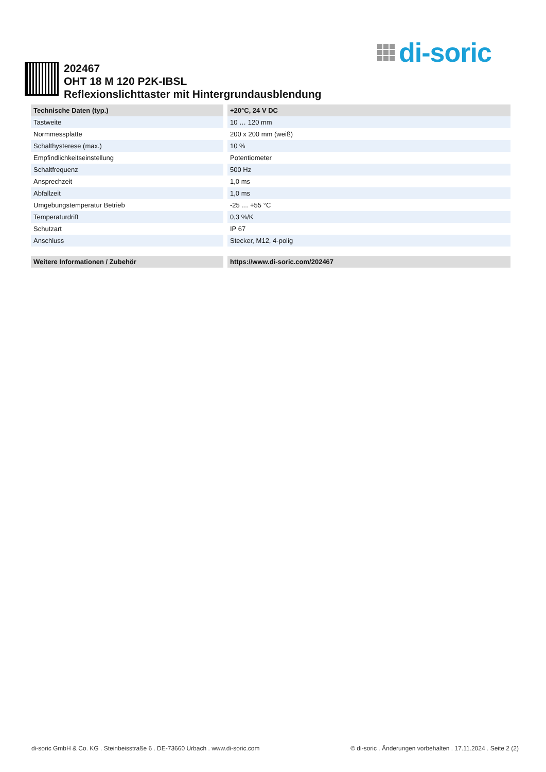di-soric
202467
OHT 18 M 120 P2K-IBSL
Reflexionslichttaster mit Hintergrundausblendung
| Technische Daten (typ.) | +20°C, 24 V DC |
| --- | --- |
| Tastweite | 10 … 120 mm |
| Normmessplatte | 200 x 200 mm (weiß) |
| Schalthysterese (max.) | 10 % |
| Empfindlichkeitseinstellung | Potentiometer |
| Schaltfrequenz | 500 Hz |
| Ansprechzeit | 1,0 ms |
| Abfallzeit | 1,0 ms |
| Umgebungstemperatur Betrieb | -25 … +55 °C |
| Temperaturdrift | 0,3 %/K |
| Schutzart | IP 67 |
| Anschluss | Stecker, M12, 4-polig |
| Weitere Informationen / Zubehör | https://www.di-soric.com/202467 |
| --- | --- |
di-soric GmbH & Co. KG . Steinbeisstraße 6 . DE-73660 Urbach . www.di-soric.com © di-soric . Änderungen vorbehalten . 17.11.2024 . Seite 2 (2)